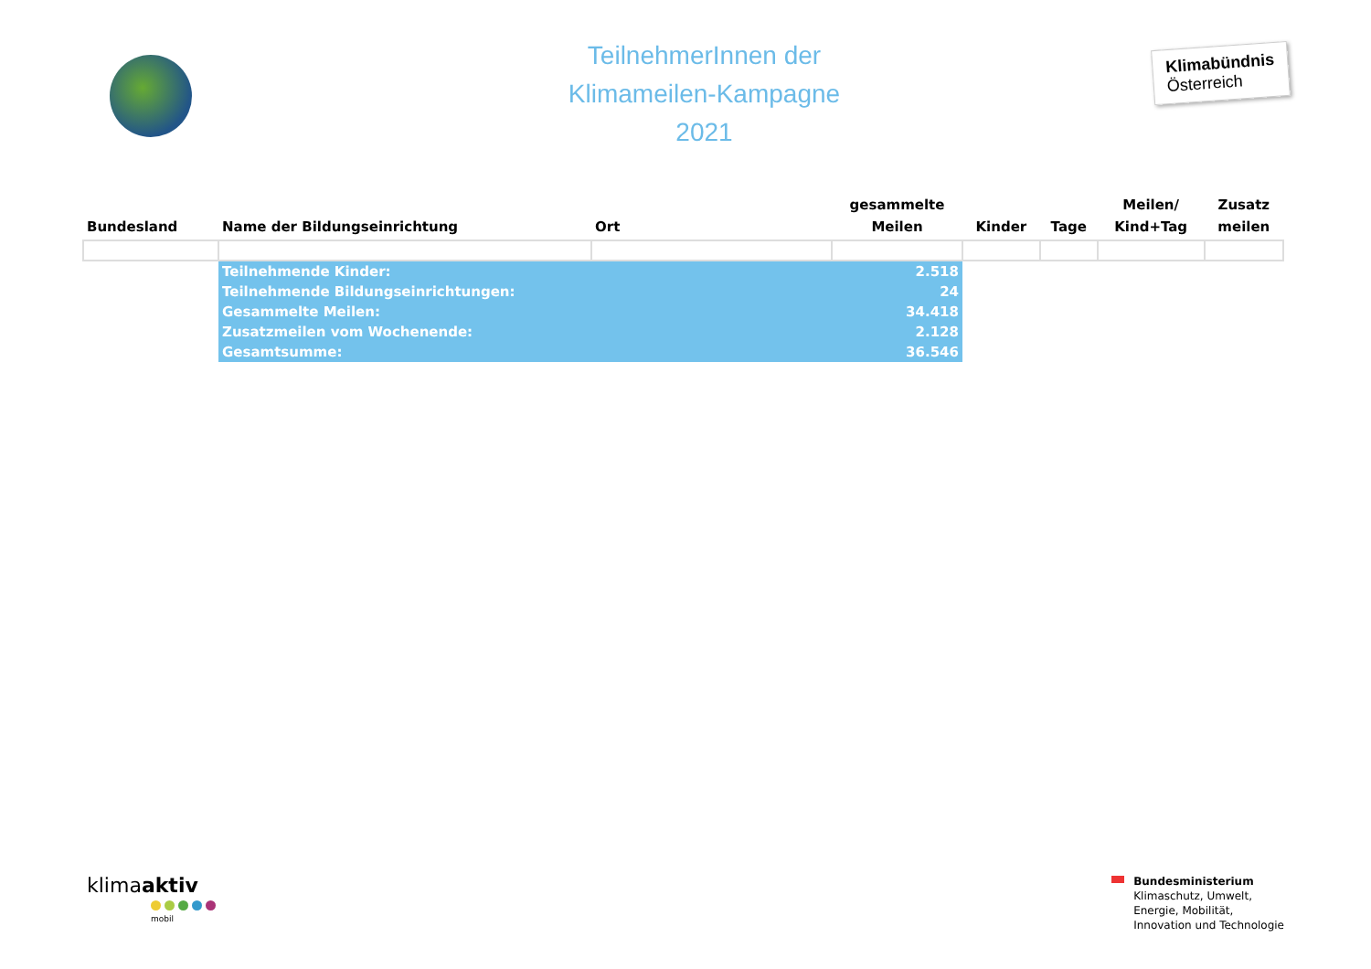TeilnehmerInnen der
Klimameilen-Kampagne
2021
Klimabündnis
Österreich
| Bundesland | Name der Bildungseinrichtung | Ort | gesammelte Meilen | Kinder | Tage | Meilen/ Kind+Tag | Zusatz meilen |
| --- | --- | --- | --- | --- | --- | --- | --- |
| | Teilnehmende Kinder: | | 2.518 | | | | |
| | Teilnehmende Bildungseinrichtungen: | | 24 | | | | |
| | Gesammelte Meilen: | | 34.418 | | | | |
| | Zusatzmeilen vom Wochenende: | | 2.128 | | | | |
| | Gesamtsumme: | | 36.546 | | | | |
klimaaktiv
mobil
Bundesministerium
Klimaschutz, Umwelt,
Energie, Mobilität,
Innovation und Technologie